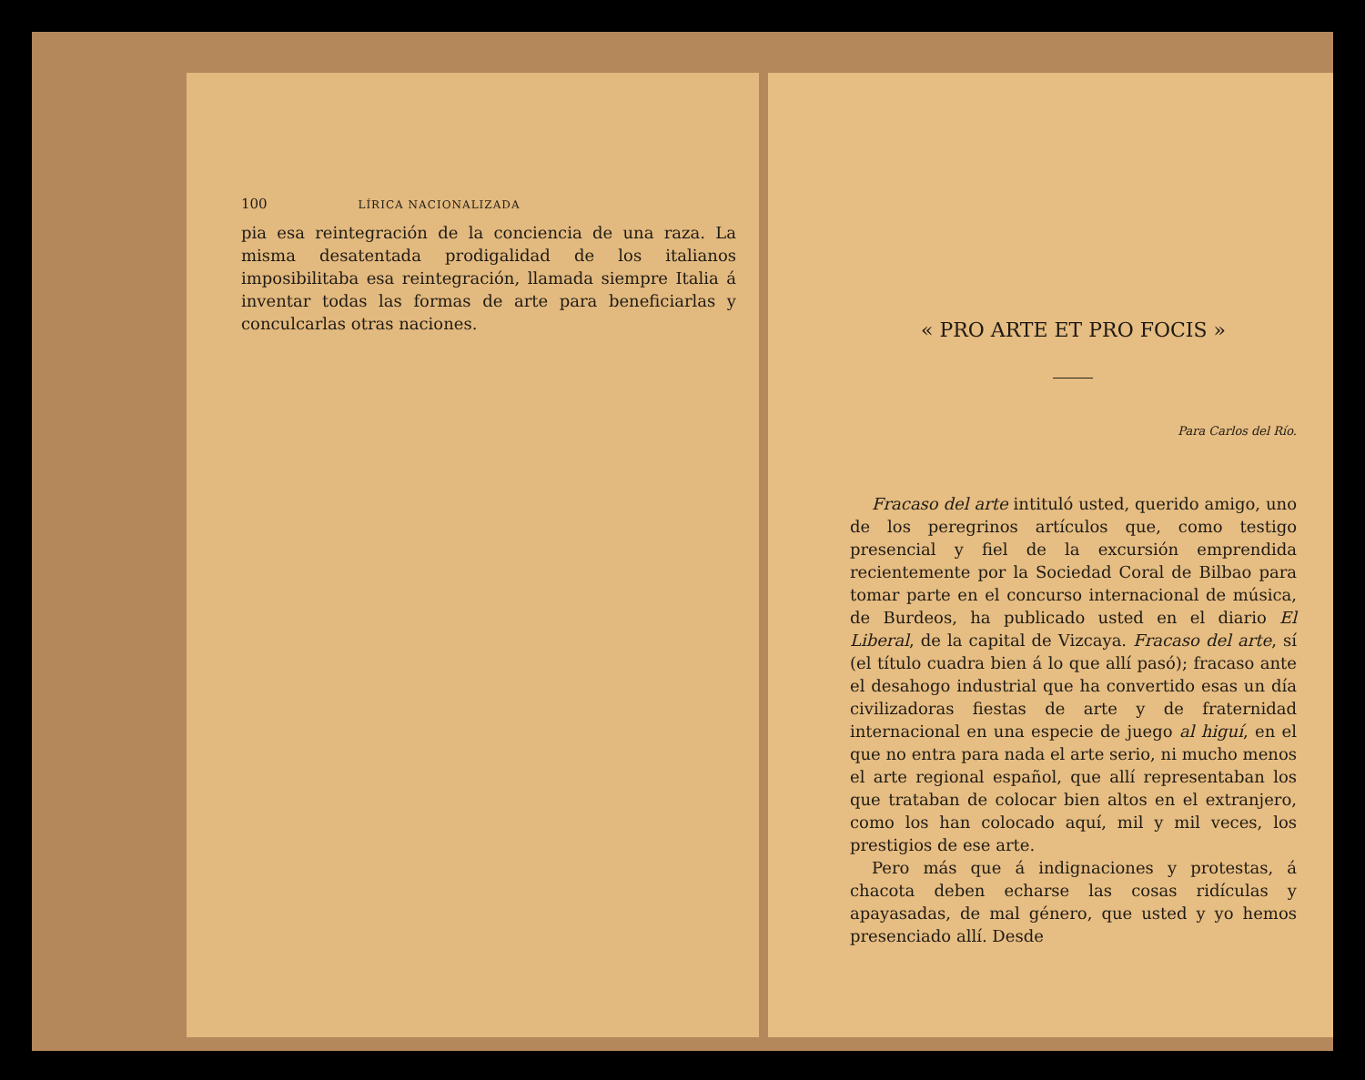100 LÍRICA NACIONALIZADA
pia esa reintegración de la conciencia de una raza. La misma desatentada prodigalidad de los italianos imposibilitaba esa reintegración, llamada siempre Italia á inventar todas las formas de arte para beneficiarlas y conculcarlas otras naciones.
« PRO ARTE ET PRO FOCIS »
Para Carlos del Río.
Fracaso del arte intituló usted, querido amigo, uno de los peregrinos artículos que, como testigo presencial y fiel de la excursión emprendida recientemente por la Sociedad Coral de Bilbao para tomar parte en el concurso internacional de música, de Burdeos, ha publicado usted en el diario El Liberal, de la capital de Vizcaya. Fracaso del arte, sí (el título cuadra bien á lo que allí pasó); fracaso ante el desahogo industrial que ha convertido esas un día civilizadoras fiestas de arte y de fraternidad internacional en una especie de juego al higuí, en el que no entra para nada el arte serio, ni mucho menos el arte regional español, que allí representaban los que trataban de colocar bien altos en el extranjero, como los han colocado aquí, mil y mil veces, los prestigios de ese arte.
Pero más que á indignaciones y protestas, á chacota deben echarse las cosas ridículas y apayasadas, de mal género, que usted y yo hemos presenciado allí. Desde